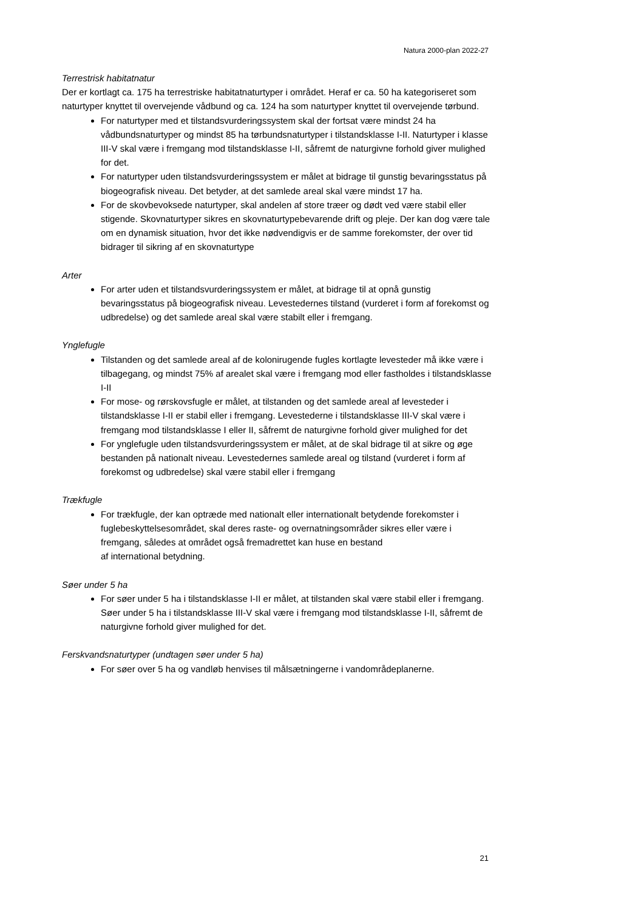Natura 2000-plan 2022-27
Terrestrisk habitatnatur
Der er kortlagt ca. 175 ha terrestriske habitatnaturtyper i området. Heraf er ca. 50 ha kategoriseret som naturtyper knyttet til overvejende vådbund og ca. 124 ha som naturtyper knyttet til overvejende tørbund.
For naturtyper med et tilstandsvurderingssystem skal der fortsat være mindst 24 ha vådbundsnaturtyper og mindst 85 ha tørbundsnaturtyper i tilstandsklasse I-II. Naturtyper i klasse III-V skal være i fremgang mod tilstandsklasse I-II, såfremt de naturgivne forhold giver mulighed for det.
For naturtyper uden tilstandsvurderingssystem er målet at bidrage til gunstig bevaringsstatus på biogeografisk niveau. Det betyder, at det samlede areal skal være mindst 17 ha.
For de skovbevoksede naturtyper, skal andelen af store træer og dødt ved være stabil eller stigende. Skovnaturtyper sikres en skovnaturtypebevarende drift og pleje. Der kan dog være tale om en dynamisk situation, hvor det ikke nødvendigvis er de samme forekomster, der over tid bidrager til sikring af en skovnaturtype
Arter
For arter uden et tilstandsvurderingssystem er målet, at bidrage til at opnå gunstig bevaringsstatus på biogeografisk niveau. Levestedernes tilstand (vurderet i form af forekomst og udbredelse) og det samlede areal skal være stabilt eller i fremgang.
Ynglefugle
Tilstanden og det samlede areal af de kolonirugende fugles kortlagte levesteder må ikke være i tilbagegang, og mindst 75% af arealet skal være i fremgang mod eller fastholdes i tilstandsklasse I-II
For mose- og rørskovsfugle er målet, at tilstanden og det samlede areal af levesteder i tilstandsklasse I-II er stabil eller i fremgang. Levestederne i tilstandsklasse III-V skal være i fremgang mod tilstandsklasse I eller II, såfremt de naturgivne forhold giver mulighed for det
For ynglefugle uden tilstandsvurderingssystem er målet, at de skal bidrage til at sikre og øge bestanden på nationalt niveau. Levestedernes samlede areal og tilstand (vurderet i form af forekomst og udbredelse) skal være stabil eller i fremgang
Trækfugle
For trækfugle, der kan optræde med nationalt eller internationalt betydende forekomster i fuglebeskyttelsesområdet, skal deres raste- og overnatningsområder sikres eller være i fremgang, således at området også fremadrettet kan huse en bestand
af international betydning.
Søer under 5 ha
For søer under 5 ha i tilstandsklasse I-II er målet, at tilstanden skal være stabil eller i fremgang. Søer under 5 ha i tilstandsklasse III-V skal være i fremgang mod tilstandsklasse I-II, såfremt de naturgivne forhold giver mulighed for det.
Ferskvandsnaturtyper (undtagen søer under 5 ha)
For søer over 5 ha og vandløb henvises til målsætningerne i vandområdeplanerne.
21